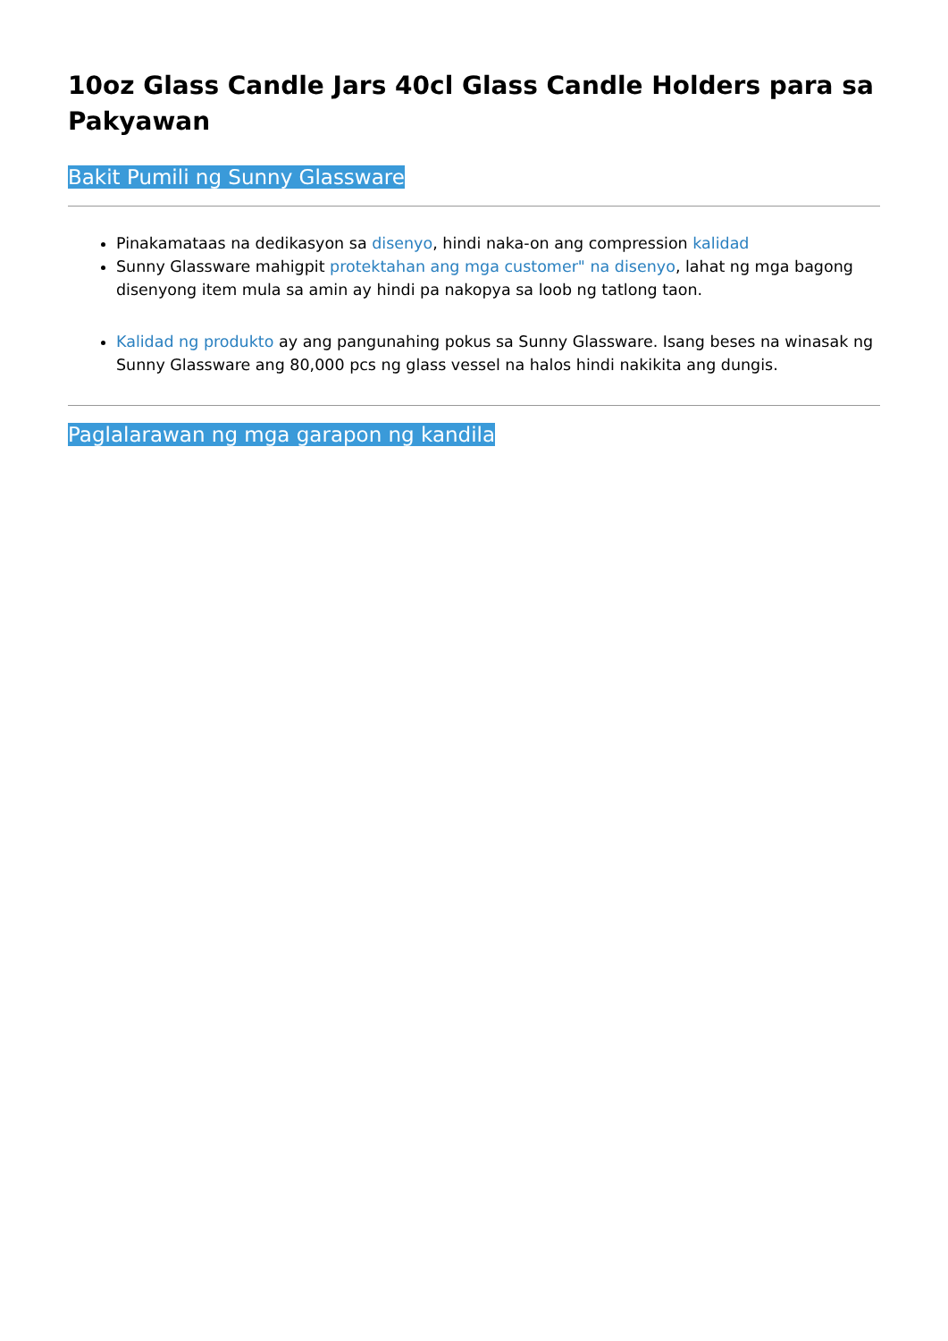10oz Glass Candle Jars 40cl Glass Candle Holders para sa Pakyawan
Bakit Pumili ng Sunny Glassware
Pinakamataas na dedikasyon sa disenyo, hindi naka-on ang compression kalidad
Sunny Glassware mahigpit protektahan ang mga customer" na disenyo, lahat ng mga bagong disenyong item mula sa amin ay hindi pa nakopya sa loob ng tatlong taon.
Kalidad ng produkto ay ang pangunahing pokus sa Sunny Glassware. Isang beses na winasak ng Sunny Glassware ang 80,000 pcs ng glass vessel na halos hindi nakikita ang dungis.
Paglalarawan ng mga garapon ng kandila